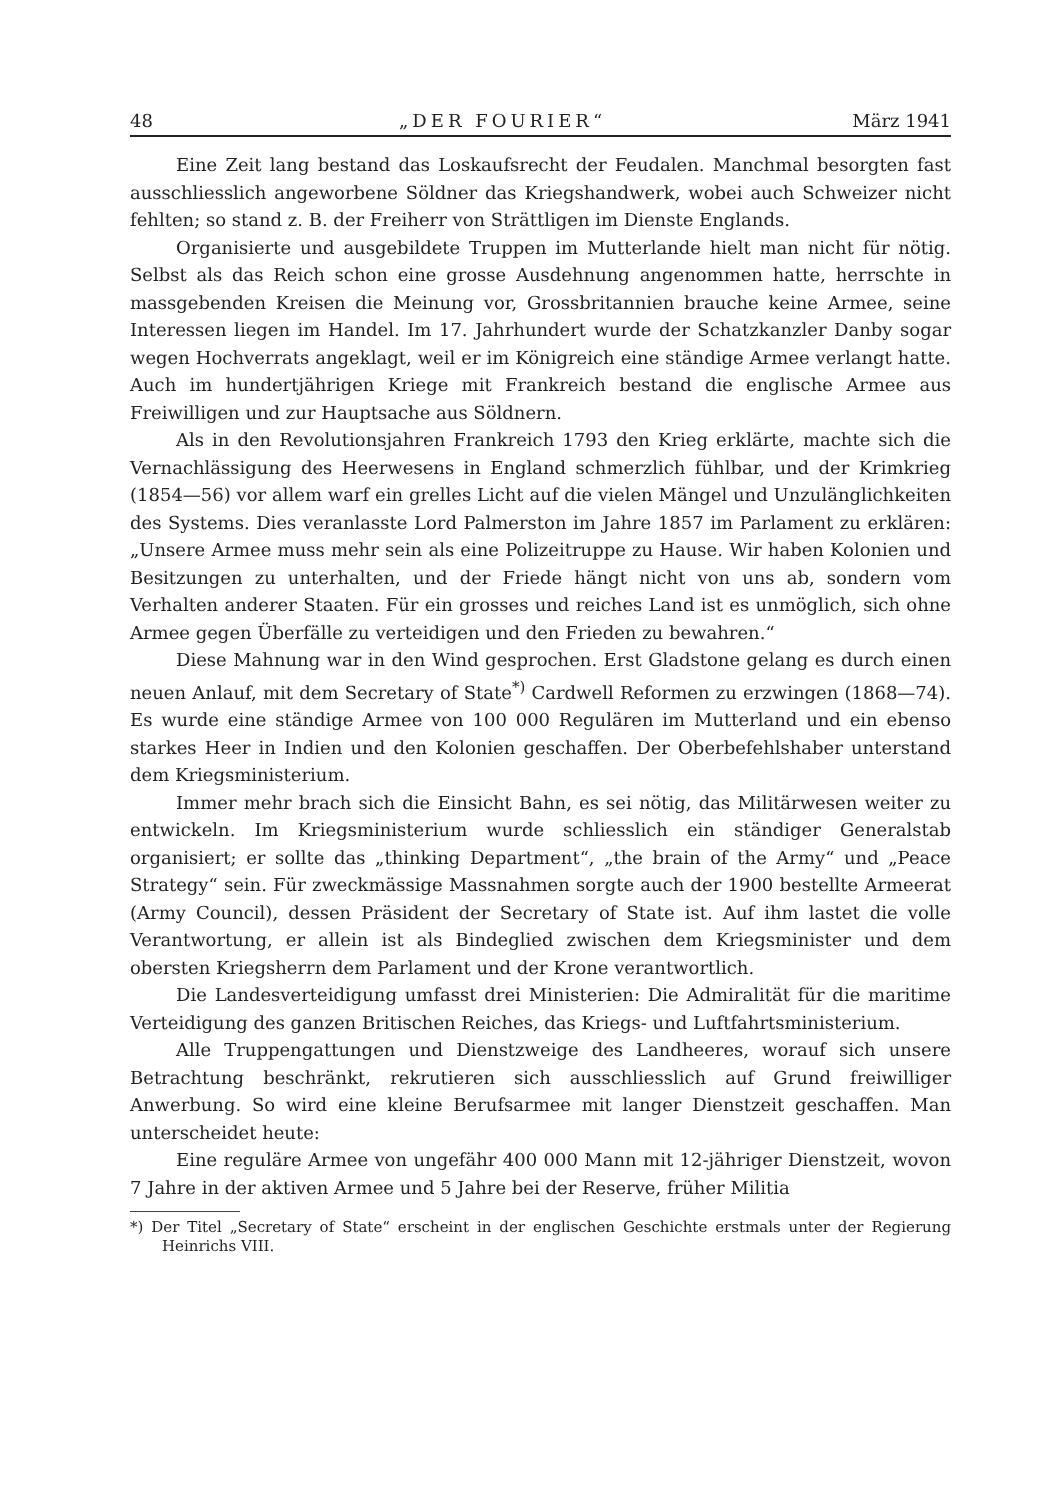48 „DER FOURIER“März 1941
Eine Zeit lang bestand das Loskaufsrecht der Feudalen. Manchmal besorgten fast ausschliesslich angeworbene Söldner das Kriegshandwerk, wobei auch Schweizer nicht fehlten; so stand z. B. der Freiherr von Strättligen im Dienste Englands.
Organisierte und ausgebildete Truppen im Mutterlande hielt man nicht für nötig. Selbst als das Reich schon eine grosse Ausdehnung angenommen hatte, herrschte in massgebenden Kreisen die Meinung vor, Grossbritannien brauche keine Armee, seine Interessen liegen im Handel. Im 17. Jahrhundert wurde der Schatzkanzler Danby sogar wegen Hochverrats angeklagt, weil er im Königreich eine ständige Armee verlangt hatte. Auch im hundertjährigen Kriege mit Frankreich bestand die englische Armee aus Freiwilligen und zur Hauptsache aus Söldnern.
Als in den Revolutionsjahren Frankreich 1793 den Krieg erklärte, machte sich die Vernachlässigung des Heerwesens in England schmerzlich fühlbar, und der Krimkrieg (1854—56) vor allem warf ein grelles Licht auf die vielen Mängel und Unzulänglichkeiten des Systems. Dies veranlasste Lord Palmerston im Jahre 1857 im Parlament zu erklären: „Unsere Armee muss mehr sein als eine Polizeitruppe zu Hause. Wir haben Kolonien und Besitzungen zu unterhalten, und der Friede hängt nicht von uns ab, sondern vom Verhalten anderer Staaten. Für ein grosses und reiches Land ist es unmöglich, sich ohne Armee gegen Überfälle zu verteidigen und den Frieden zu bewahren.“
Diese Mahnung war in den Wind gesprochen. Erst Gladstone gelang es durch einen neuen Anlauf, mit dem Secretary of State<sup>*)</sup> Cardwell Reformen zu erzwingen (1868—74). Es wurde eine ständige Armee von 100 000 Regulären im Mutterland und ein ebenso starkes Heer in Indien und den Kolonien geschaffen. Der Oberbefehlshaber unterstand dem Kriegsministerium.
Immer mehr brach sich die Einsicht Bahn, es sei nötig, das Militärwesen weiter zu entwickeln. Im Kriegsministerium wurde schliesslich ein ständiger Generalstab organisiert; er sollte das „thinking Department“, „the brain of the Army“ und „Peace Strategy“ sein. Für zweckmässige Massnahmen sorgte auch der 1900 bestellte Armeerat (Army Council), dessen Präsident der Secretary of State ist. Auf ihm lastet die volle Verantwortung, er allein ist als Bindeglied zwischen dem Kriegsminister und dem obersten Kriegsherrn dem Parlament und der Krone verantwortlich.
Die Landesverteidigung umfasst drei Ministerien: Die Admiralität für die maritime Verteidigung des ganzen Britischen Reiches, das Kriegs- und Luftfahrtsministerium.
Alle Truppengattungen und Dienstzweige des Landheeres, worauf sich unsere Betrachtung beschränkt, rekrutieren sich ausschliesslich auf Grund freiwilliger Anwerbung. So wird eine kleine Berufsarmee mit langer Dienstzeit geschaffen. Man unterscheidet heute:
Eine reguläre Armee von ungefähr 400 000 Mann mit 12-jähriger Dienstzeit, wovon 7 Jahre in der aktiven Armee und 5 Jahre bei der Reserve, früher Militia
*) Der Titel „Secretary of State“ erscheint in der englischen Geschichte erstmals unter der Regierung Heinrichs VIII.